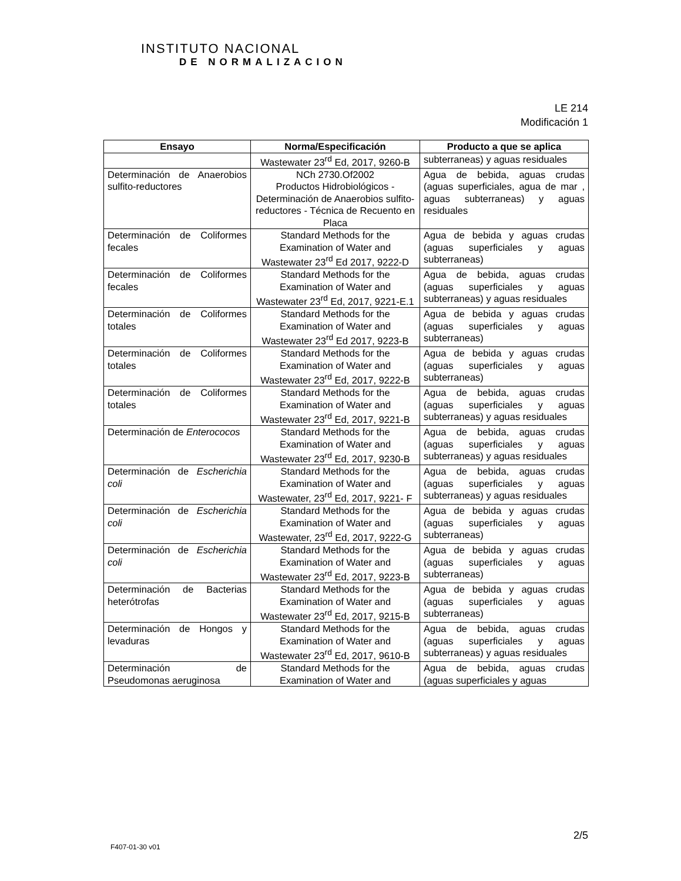INSTITUTO NACIONAL
DE NORMALIZACION
LE 214
Modificación 1
| Ensayo | Norma/Especificación | Producto a que se aplica |
| --- | --- | --- |
| | Wastewater 23<sup>rd</sup> Ed, 2017, 9260-B | subterraneas) y aguas residuales |
| Determinación de Anaerobios sulfito-reductores | NCh 2730.Of2002 Productos Hidrobiológicos - Determinación de Anaerobios sulfito-reductores - Técnica de Recuento en Placa | Agua de bebida, aguas crudas (aguas superficiales, agua de mar , aguas subterraneas) y aguas residuales |
| Determinación de Coliformes fecales | Standard Methods for the Examination of Water and Wastewater 23<sup>rd</sup> Ed 2017, 9222-D | Agua de bebida y aguas crudas (aguas superficiales y aguas subterraneas) |
| Determinación de Coliformes fecales | Standard Methods for the Examination of Water and Wastewater 23<sup>rd</sup> Ed, 2017, 9221-E.1 | Agua de bebida, aguas crudas (aguas superficiales y aguas subterraneas) y aguas residuales |
| Determinación de Coliformes totales | Standard Methods for the Examination of Water and Wastewater 23<sup>rd</sup> Ed 2017, 9223-B | Agua de bebida y aguas crudas (aguas superficiales y aguas subterraneas) |
| Determinación de Coliformes totales | Standard Methods for the Examination of Water and Wastewater 23<sup>rd</sup> Ed, 2017, 9222-B | Agua de bebida y aguas crudas (aguas superficiales y aguas subterraneas) |
| Determinación de Coliformes totales | Standard Methods for the Examination of Water and Wastewater 23<sup>rd</sup> Ed, 2017, 9221-B | Agua de bebida, aguas crudas (aguas superficiales y aguas subterraneas) y aguas residuales |
| Determinación de Enterococos | Standard Methods for the Examination of Water and Wastewater 23<sup>rd</sup> Ed, 2017, 9230-B | Agua de bebida, aguas crudas (aguas superficiales y aguas subterraneas) y aguas residuales |
| Determinación de Escherichia coli | Standard Methods for the Examination of Water and Wastewater, 23<sup>rd</sup> Ed, 2017, 9221- F | Agua de bebida, aguas crudas (aguas superficiales y aguas subterraneas) y aguas residuales |
| Determinación de Escherichia coli | Standard Methods for the Examination of Water and Wastewater, 23<sup>rd</sup> Ed, 2017, 9222-G | Agua de bebida y aguas crudas (aguas superficiales y aguas subterraneas) |
| Determinación de Escherichia coli | Standard Methods for the Examination of Water and Wastewater 23<sup>rd</sup> Ed, 2017, 9223-B | Agua de bebida y aguas crudas (aguas superficiales y aguas subterraneas) |
| Determinación de Bacterias heterótrofas | Standard Methods for the Examination of Water and Wastewater 23<sup>rd</sup> Ed, 2017, 9215-B | Agua de bebida y aguas crudas (aguas superficiales y aguas subterraneas) |
| Determinación de Hongos y levaduras | Standard Methods for the Examination of Water and Wastewater 23<sup>rd</sup> Ed, 2017, 9610-B | Agua de bebida, aguas crudas (aguas superficiales y aguas subterraneas) y aguas residuales |
| Determinación de Pseudomonas aeruginosa | Standard Methods for the Examination of Water and | Agua de bebida, aguas crudas (aguas superficiales y aguas |
2/5
F407-01-30 v01